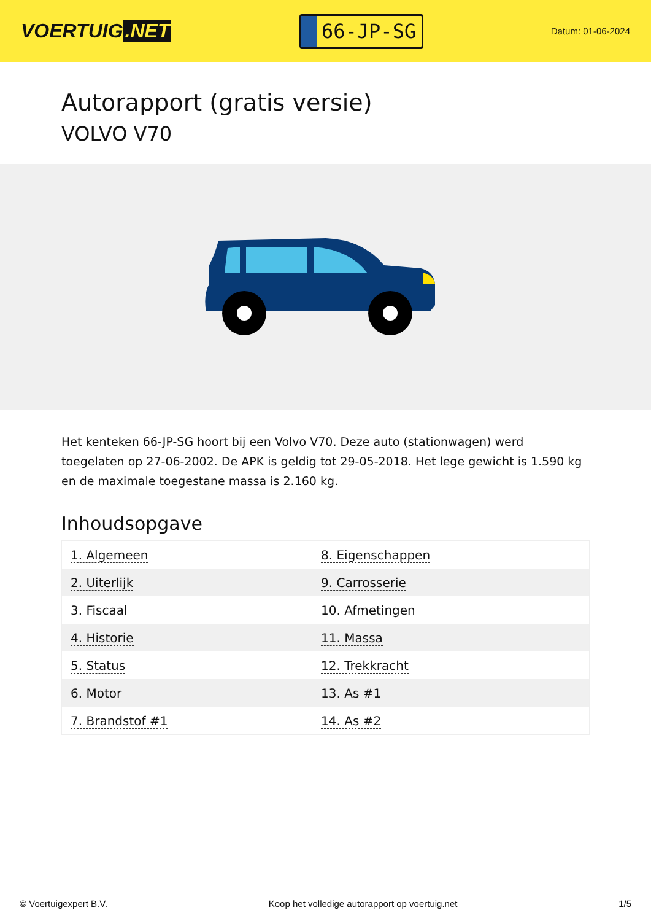VOERTUIG.NET
66-JP-SG
Datum: 01-06-2024
Autorapport (gratis versie)
VOLVO V70
Het kenteken 66-JP-SG hoort bij een Volvo V70. Deze auto (stationwagen) werd toegelaten op 27-06-2002. De APK is geldig tot 29-05-2018. Het lege gewicht is 1.590 kg en de maximale toegestane massa is 2.160 kg.
Inhoudsopgave
| 1. Algemeen | 8. Eigenschappen |
| 2. Uiterlijk | 9. Carrosserie |
| 3. Fiscaal | 10. Afmetingen |
| 4. Historie | 11. Massa |
| 5. Status | 12. Trekkracht |
| 6. Motor | 13. As #1 |
| 7. Brandstof #1 | 14. As #2 |
© Voertuigexpert B.V. Koop het volledige autorapport op voertuig.net 1/5